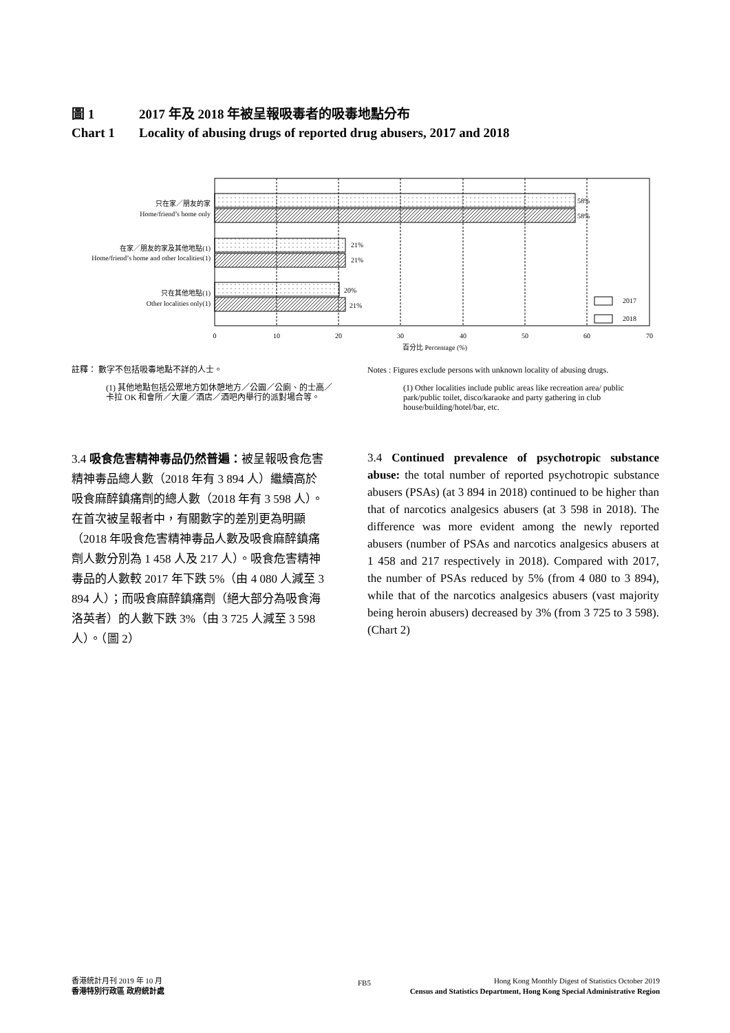圖 1 2017 年及 2018 年被呈報吸毒者的吸毒地點分布
Chart 1 Locality of abusing drugs of reported drug abusers, 2017 and 2018
58%
58%
21%
21%
20%
21%
2017
2018
只在家／朋友的家
Home/friend’s home only
在家／朋友的家及其他地點(1)
Home/friend’s home and other localities(1)
只在其他地點(1)
Other localities only(1)
0
10
20
30
40
50
60
70
百分比 Percentage (%)
註釋： 數字不包括吸毒地點不詳的人士。
(1) 其他地點包括公眾地方如休憩地方／公園／公廁、的士高／卡拉 OK 和會所／大廈／酒店／酒吧內舉行的派對場合等。
Notes : Figures exclude persons with unknown locality of abusing drugs.
(1) Other localities include public areas like recreation area/ public park/public toilet, disco/karaoke and party gathering in club house/building/hotel/bar, etc.
3.4 吸食危害精神毒品仍然普遍：被呈報吸食危害精神毒品總人數（2018 年有 3 894 人）繼續高於吸食麻醉鎮痛劑的總人數（2018 年有 3 598 人）。在首次被呈報者中，有關數字的差別更為明顯（2018 年吸食危害精神毒品人數及吸食麻醉鎮痛劑人數分別為 1 458 人及 217 人）。吸食危害精神毒品的人數較 2017 年下跌 5%（由 4 080 人減至 3 894 人）；而吸食麻醉鎮痛劑（絕大部分為吸食海洛英者）的人數下跌 3%（由 3 725 人減至 3 598 人）。（圖 2）
3.4 Continued prevalence of psychotropic substance abuse: the total number of reported psychotropic substance abusers (PSAs) (at 3 894 in 2018) continued to be higher than that of narcotics analgesics abusers (at 3 598 in 2018). The difference was more evident among the newly reported abusers (number of PSAs and narcotics analgesics abusers at 1 458 and 217 respectively in 2018). Compared with 2017, the number of PSAs reduced by 5% (from 4 080 to 3 894), while that of the narcotics analgesics abusers (vast majority being heroin abusers) decreased by 3% (from 3 725 to 3 598). (Chart 2)
香港統計月刊 2019 年 10 月
香港特別行政區 政府統計處
FB5
Hong Kong Monthly Digest of Statistics October 2019
Census and Statistics Department, Hong Kong Special Administrative Region